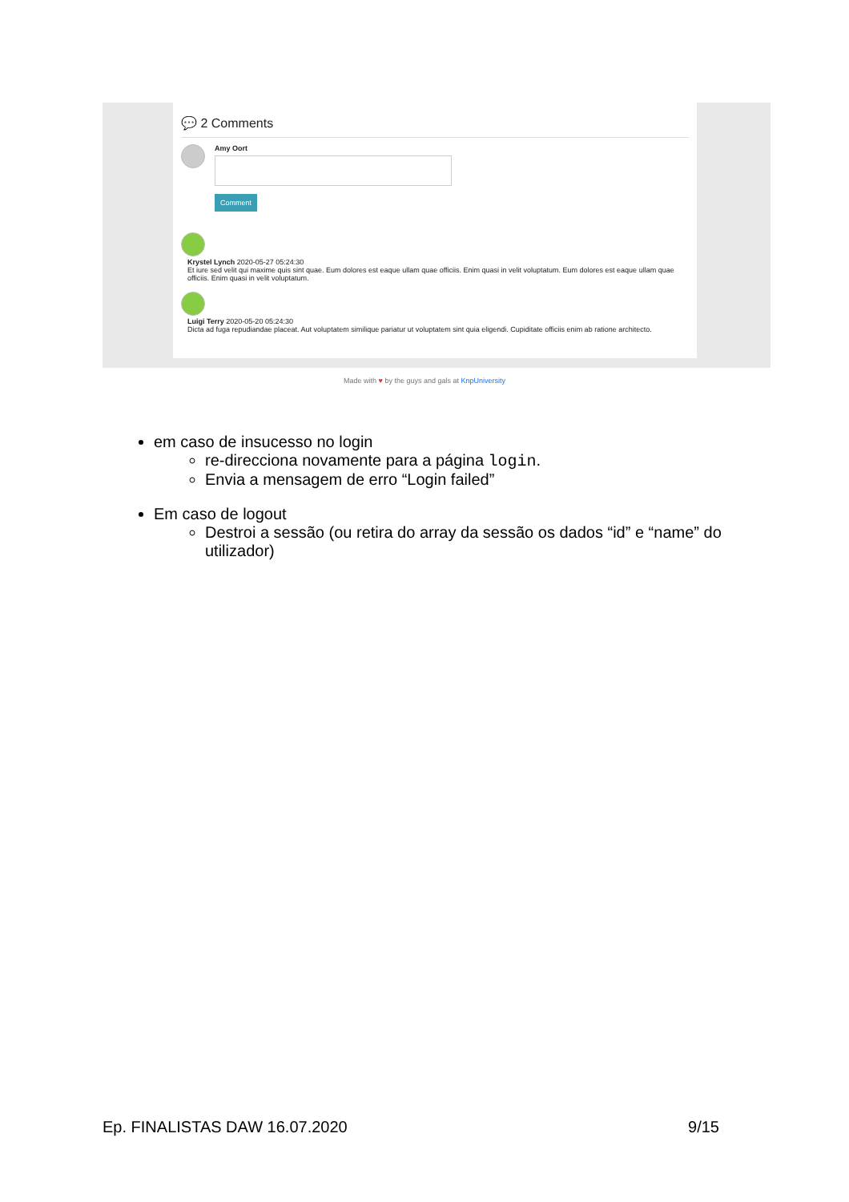💬 2 Comments
Amy Oort
Comment
Krystel Lynch 2020-05-27 05:24:30
Et iure sed velit qui maxime quis sint quae. Eum dolores est eaque ullam quae officiis. Enim quasi in velit voluptatum. Eum dolores est eaque ullam quae officiis. Enim quasi in velit voluptatum.
Luigi Terry 2020-05-20 05:24:30
Dicta ad fuga repudiandae placeat. Aut voluptatem similique pariatur ut voluptatem sint quia eligendi. Cupiditate officiis enim ab ratione architecto.
Made with ♥ by the guys and gals at KnpUniversity
em caso de insucesso no login
re-direcciona novamente para a página login.
Envia a mensagem de erro “Login failed”
Em caso de logout
Destroi a sessão (ou retira do array da sessão os dados “id” e “name” do utilizador)
Ep. FINALISTAS DAW 16.07.2020 9/15